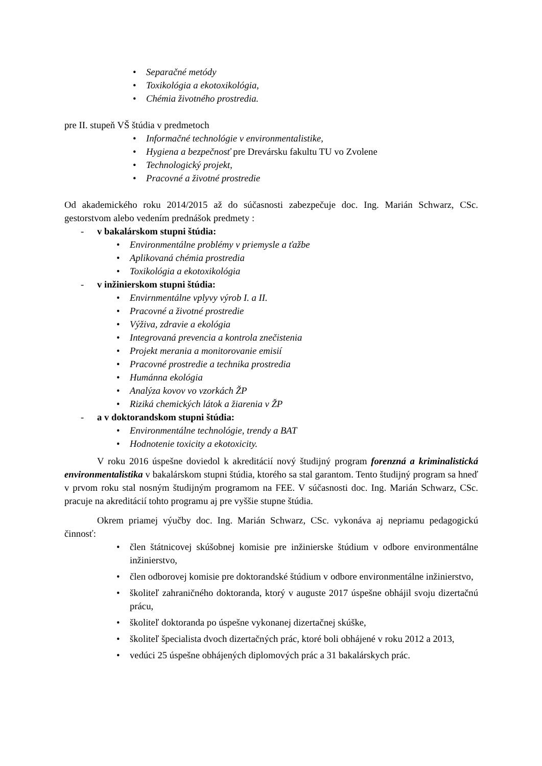• Separačné metódy
• Toxikológia a ekotoxikológia,
• Chémia životného prostredia.
pre II. stupeň VŠ štúdia v predmetoch
• Informačné technológie v environmentalistike,
• Hygiena a bezpečnosť pre Drevársku fakultu TU vo Zvolene
• Technologický projekt,
• Pracovné a životné prostredie
Od akademického roku 2014/2015 až do súčasnosti zabezpečuje doc. Ing. Marián Schwarz, CSc. gestorstvom alebo vedením prednášok predmety :
- v bakalárskom stupni štúdia:
• Environmentálne problémy v priemysle a ťažbe
• Aplikovaná chémia prostredia
• Toxikológia a ekotoxikológia
- v inžinierskom stupni štúdia:
• Envirnmentálne vplyvy výrob I. a II.
• Pracovné a životné prostredie
• Výživa, zdravie a ekológia
• Integrovaná prevencia a kontrola znečistenia
• Projekt merania a monitorovanie emisií
• Pracovné prostredie a technika prostredia
• Humánna ekológia
• Analýza kovov vo vzorkách ŽP
• Riziká chemických látok a žiarenia v ŽP
- a v doktorandskom stupni štúdia:
• Environmentálne technológie, trendy a BAT
• Hodnotenie toxicity a ekotoxicity.
V roku 2016 úspešne doviedol k akreditácií nový študijný program forenzná a kriminalistická environmentalistika v bakalárskom stupni štúdia, ktorého sa stal garantom. Tento študijný program sa hneď v prvom roku stal nosným študijným programom na FEE. V súčasnosti doc. Ing. Marián Schwarz, CSc. pracuje na akreditácií tohto programu aj pre vyššie stupne štúdia.
Okrem priamej výučby doc. Ing. Marián Schwarz, CSc. vykonáva aj nepriamu pedagogickú činnosť:
• člen štátnicovej skúšobnej komisie pre inžinierske štúdium v odbore environmentálne inžinierstvo,
• člen odborovej komisie pre doktorandské štúdium v odbore environmentálne inžinierstvo,
• školiteľ zahraničného doktoranda, ktorý v auguste 2017 úspešne obhájil svoju dizertačnú prácu,
• školiteľ doktoranda po úspešne vykonanej dizertačnej skúške,
• školiteľ špecialista dvoch dizertačných prác, ktoré boli obhájené v roku 2012 a 2013,
• vedúci 25 úspešne obhájených diplomových prác a 31 bakalárskych prác.